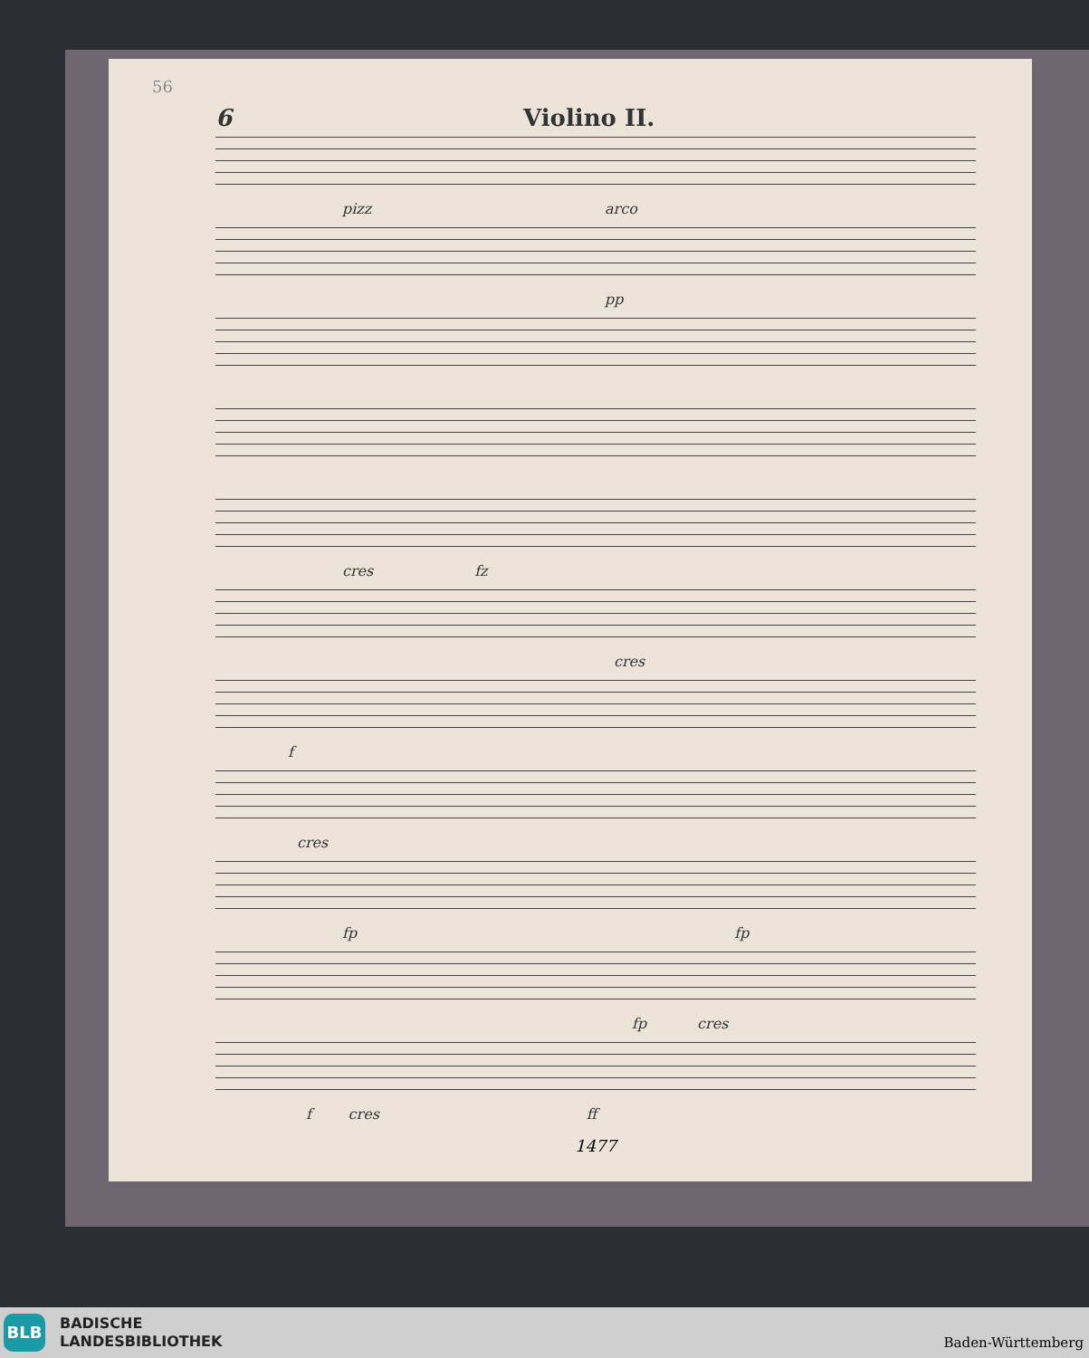56
6 Violino II.
pizz
arco
pp
cres fz
cres
f
cres
fp fp
fp cres
f cres ff
1477
BLB
BADISCHE
LANDESBIBLIOTHEK
Baden-Württemberg